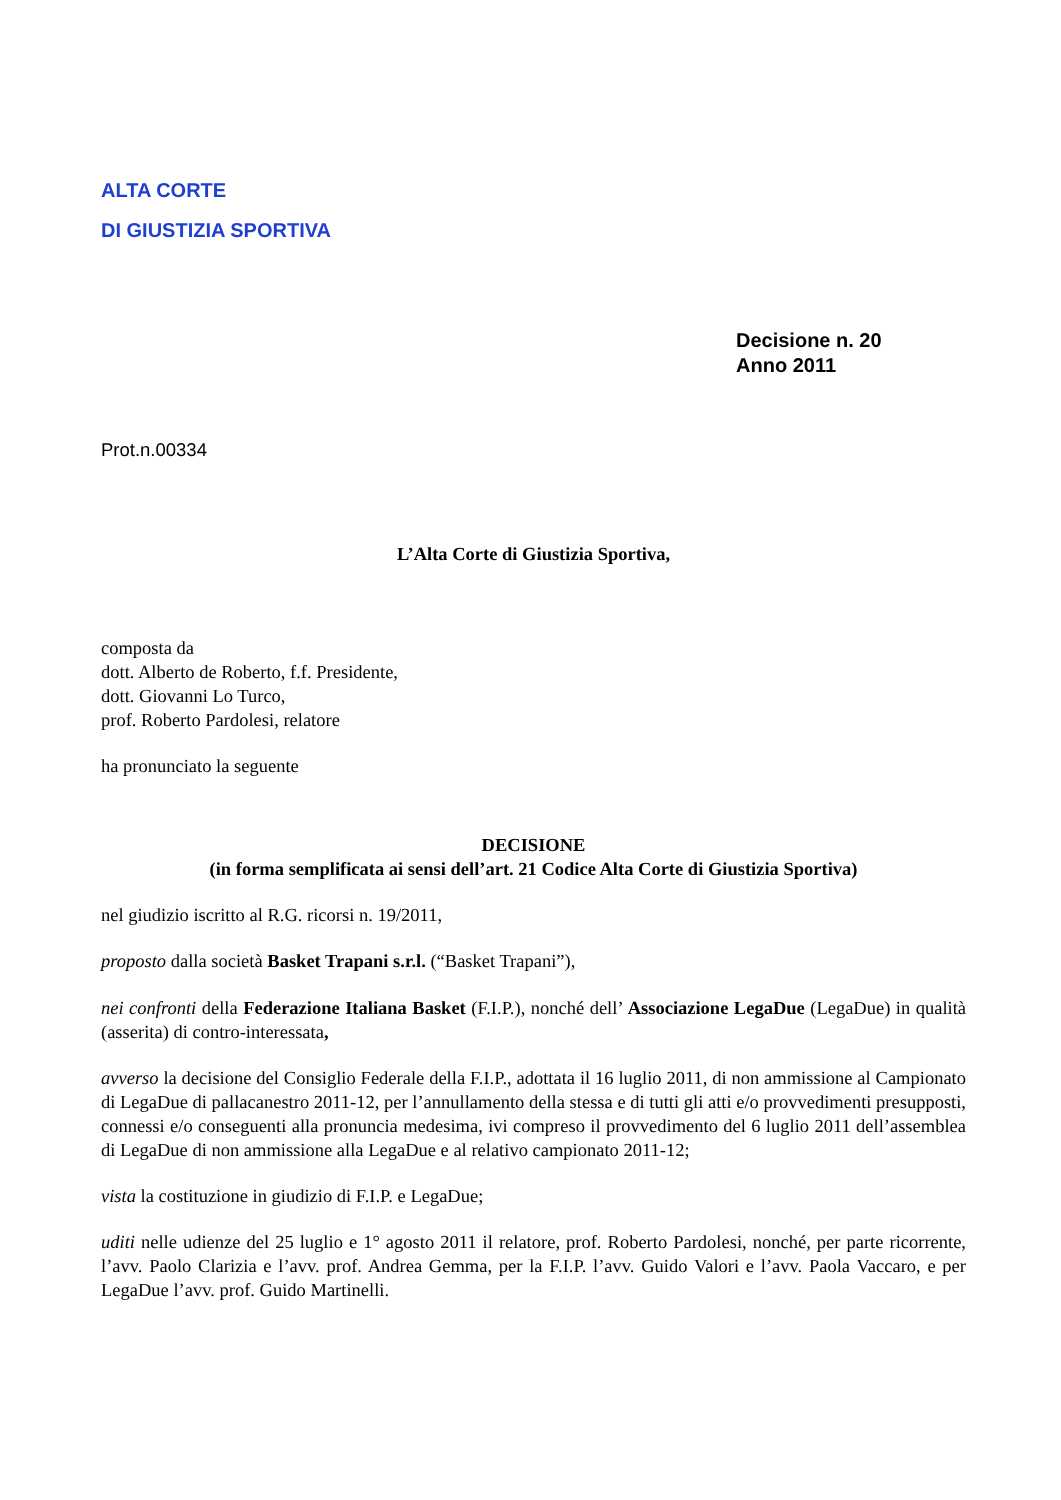ALTA CORTE
DI GIUSTIZIA SPORTIVA
Decisione n. 20
Anno 2011
Prot.n.00334
L’Alta Corte di Giustizia Sportiva,
composta da
dott. Alberto de Roberto, f.f. Presidente,
dott. Giovanni Lo Turco,
prof. Roberto Pardolesi, relatore
ha pronunciato la seguente
DECISIONE
(in forma semplificata ai sensi dell’art. 21 Codice Alta Corte di Giustizia Sportiva)
nel giudizio iscritto al R.G. ricorsi n. 19/2011,
proposto dalla società Basket Trapani s.r.l. (“Basket Trapani”),
nei confronti della Federazione Italiana Basket (F.I.P.), nonché dell’ Associazione LegaDue (LegaDue) in qualità (asserita) di contro-interessata,
avverso la decisione del Consiglio Federale della F.I.P., adottata il 16 luglio 2011, di non ammissione al Campionato di LegaDue di pallacanestro 2011-12, per l’annullamento della stessa e di tutti gli atti e/o provvedimenti presupposti, connessi e/o conseguenti alla pronuncia medesima, ivi compreso il provvedimento del 6 luglio 2011 dell’assemblea di LegaDue di non ammissione alla LegaDue e al relativo campionato 2011-12;
vista la costituzione in giudizio di F.I.P. e LegaDue;
uditi nelle udienze del 25 luglio e 1° agosto 2011 il relatore, prof. Roberto Pardolesi, nonché, per parte ricorrente, l’avv. Paolo Clarizia e l’avv. prof. Andrea Gemma, per la F.I.P. l’avv. Guido Valori e l’avv. Paola Vaccaro, e per LegaDue l’avv. prof. Guido Martinelli.